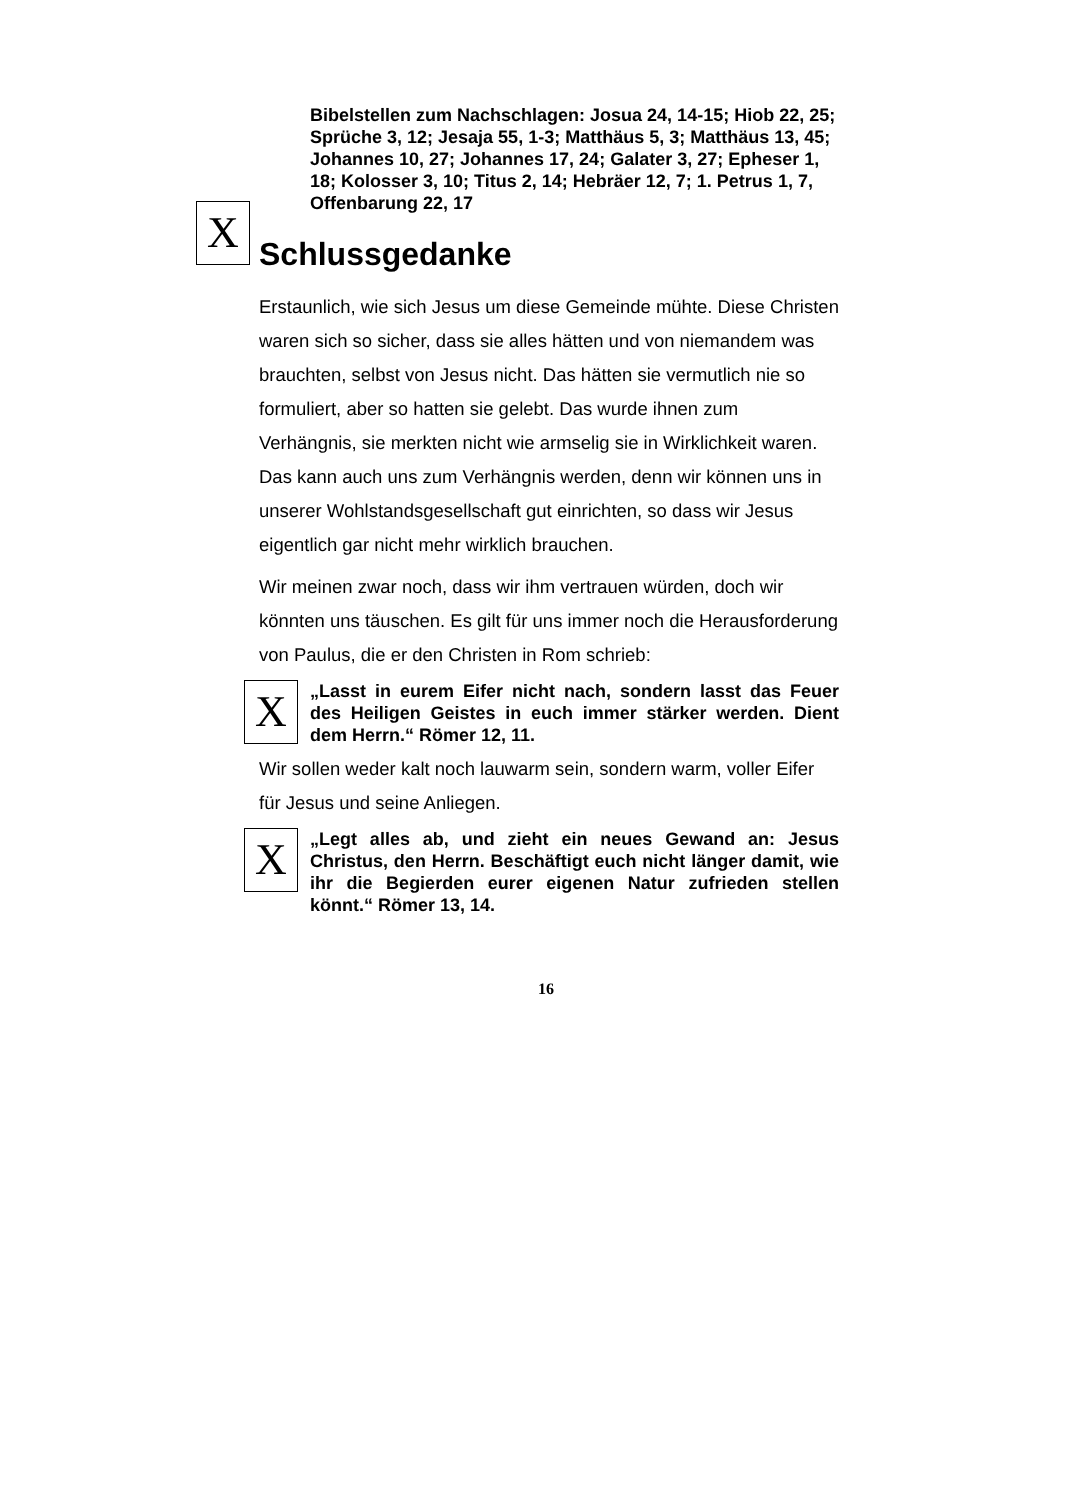Bibelstellen zum Nachschlagen: Josua 24, 14-15; Hiob 22, 25; Sprüche 3, 12; Jesaja 55, 1-3; Matthäus 5, 3; Matthäus 13, 45; Johannes 10, 27; Johannes 17, 24; Galater 3, 27; Epheser 1, 18; Kolosser 3, 10; Titus 2, 14; Hebräer 12, 7; 1. Petrus 1, 7, Offenbarung 22, 17
X
Schlussgedanke
Erstaunlich, wie sich Jesus um diese Gemeinde mühte. Diese Christen waren sich so sicher, dass sie alles hätten und von niemandem was brauchten, selbst von Jesus nicht. Das hätten sie vermutlich nie so formuliert, aber so hatten sie gelebt. Das wurde ihnen zum Verhängnis, sie merkten nicht wie armselig sie in Wirklichkeit waren. Das kann auch uns zum Verhängnis werden, denn wir können uns in unserer Wohlstandsgesellschaft gut einrichten, so dass wir Jesus eigentlich gar nicht mehr wirklich brauchen.
Wir meinen zwar noch, dass wir ihm vertrauen würden, doch wir könnten uns täuschen. Es gilt für uns immer noch die Herausforderung von Paulus, die er den Christen in Rom schrieb:
X
„Lasst in eurem Eifer nicht nach, sondern lasst das Feuer des Heiligen Geistes in euch immer stärker werden. Dient dem Herrn.“ Römer 12, 11.
Wir sollen weder kalt noch lauwarm sein, sondern warm, voller Eifer für Jesus und seine Anliegen.
X
„Legt alles ab, und zieht ein neues Gewand an: Jesus Christus, den Herrn. Beschäftigt euch nicht länger damit, wie ihr die Begierden eurer eigenen Natur zufrieden stellen könnt.“ Römer 13, 14.
16